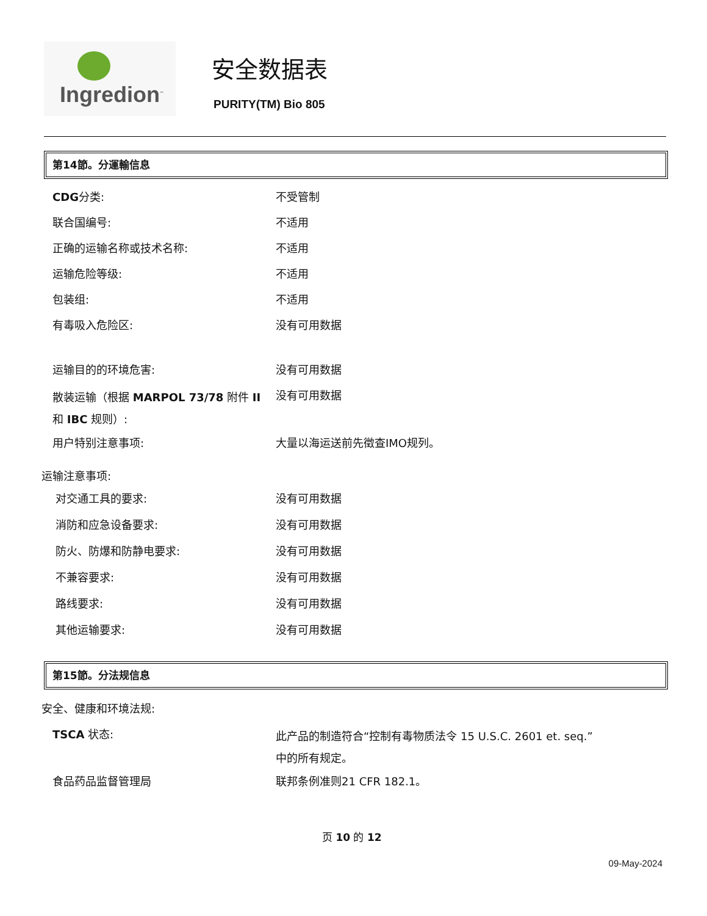Ingredion<sup>™</sup>
安全数据表
PURITY(TM) Bio 805
第14節。分運輸信息
CDG分类: 不受管制
联合国编号: 不适用
正确的运输名称或技术名称: 不适用
运输危险等级: 不适用
包装组: 不适用
有毒吸入危险区: 没有可用数据
运输目的的环境危害: 没有可用数据
散装运输（根据 MARPOL 73/78 附件 II 和 IBC 规则）:
没有可用数据
用户特别注意事项: 大量以海运送前先徵查IMO规列。
运输注意事项:
对交通工具的要求: 没有可用数据
消防和应急设备要求: 没有可用数据
防火、防爆和防静电要求: 没有可用数据
不兼容要求: 没有可用数据
路线要求: 没有可用数据
其他运输要求: 没有可用数据
第15節。分法规信息
安全、健康和环境法规:
TSCA 状态:
此产品的制造符合“控制有毒物质法令 15 U.S.C. 2601 et. seq.”中的所有规定。
食品药品监督管理局 联邦条例准则21 CFR 182.1。
页 10 的 12
09-May-2024